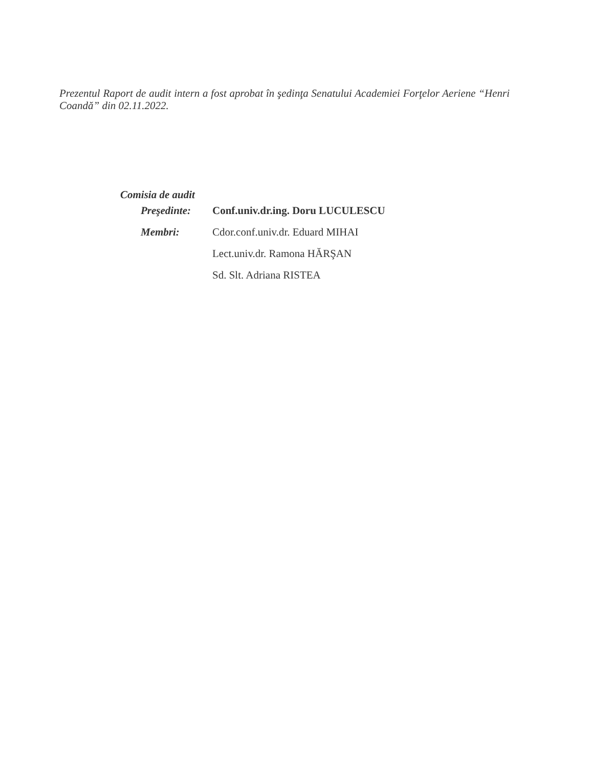Prezentul Raport de audit intern a fost aprobat în şedinţa Senatului Academiei Forţelor Aeriene “Henri Coandă” din 02.11.2022.
Comisia de audit
Preşedinte: Conf.univ.dr.ing. Doru LUCULESCU
Membri: Cdor.conf.univ.dr. Eduard MIHAI
Lect.univ.dr. Ramona HĂRŞAN
Sd. Slt. Adriana RISTEA